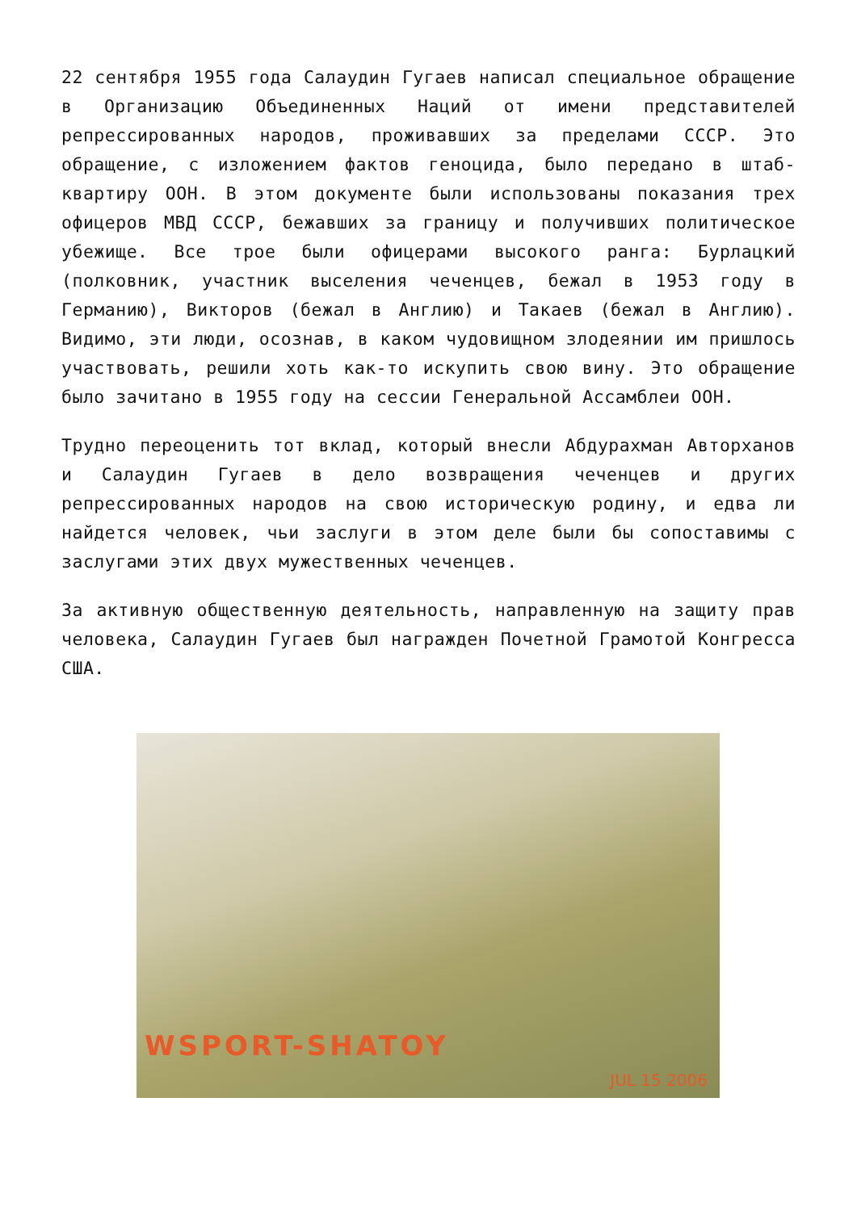22 сентября 1955 года Салаудин Гугаев написал специальное обращение в Организацию Объединенных Наций от имени представителей репрессированных народов, проживавших за пределами СССР. Это обращение, с изложением фактов геноцида, было передано в штаб-квартиру ООН. В этом документе были использованы показания трех офицеров МВД СССР, бежавших за границу и получивших политическое убежище. Все трое были офицерами высокого ранга: Бурлацкий (полковник, участник выселения чеченцев, бежал в 1953 году в Германию), Викторов (бежал в Англию) и Такаев (бежал в Англию). Видимо, эти люди, осознав, в каком чудовищном злодеянии им пришлось участвовать, решили хоть как-то искупить свою вину. Это обращение было зачитано в 1955 году на сессии Генеральной Ассамблеи ООН.
Трудно переоценить тот вклад, который внесли Абдурахман Авторханов и Салаудин Гугаев в дело возвращения чеченцев и других репрессированных народов на свою историческую родину, и едва ли найдется человек, чьи заслуги в этом деле были бы сопоставимы с заслугами этих двух мужественных чеченцев.
За активную общественную деятельность, направленную на защиту прав человека, Салаудин Гугаев был награжден Почетной Грамотой Конгресса США.
WSPORT-SHATOY
JUL 15 2006